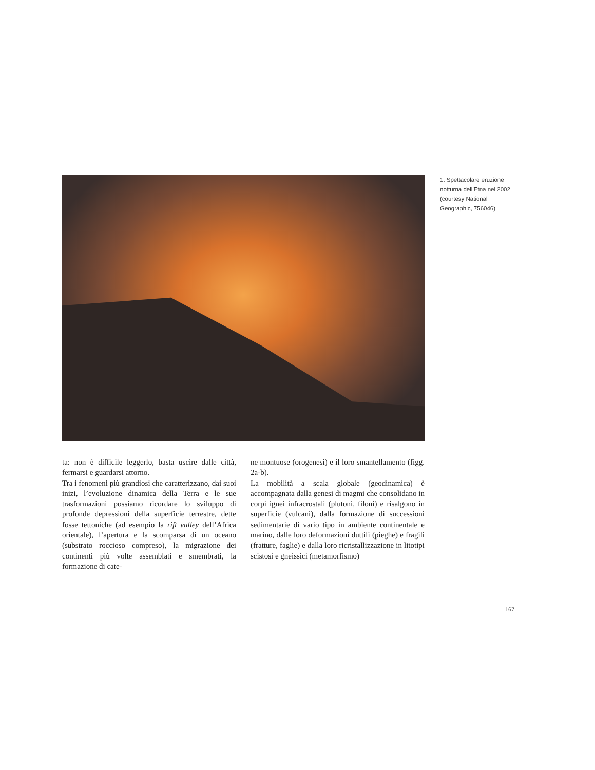1. Spettacolare eruzione notturna dell’Etna nel 2002 (courtesy National Geographic, 756046)
ta: non è difficile leggerlo, basta uscire dalle città, fermarsi e guardarsi attorno.
Tra i fenomeni più grandiosi che caratterizzano, dai suoi inizi, l’evoluzione dinamica della Terra e le sue trasformazioni possiamo ricordare lo sviluppo di profonde depressioni della superficie terrestre, dette fosse tettoniche (ad esempio la rift valley dell’Africa orientale), l’apertura e la scomparsa di un oceano (substrato roccioso compreso), la migrazione dei continenti più volte assemblati e smembrati, la formazione di cate-
ne montuose (orogenesi) e il loro smantellamento (figg. 2a-b).
La mobilità a scala globale (geodinamica) è accompagnata dalla genesi di magmi che consolidano in corpi ignei infracrostali (plutoni, filoni) e risalgono in superficie (vulcani), dalla formazione di successioni sedimentarie di vario tipo in ambiente continentale e marino, dalle loro deformazioni duttili (pieghe) e fragili (fratture, faglie) e dalla loro ricristallizzazione in litotipi scistosi e gneissici (metamorfismo)
167